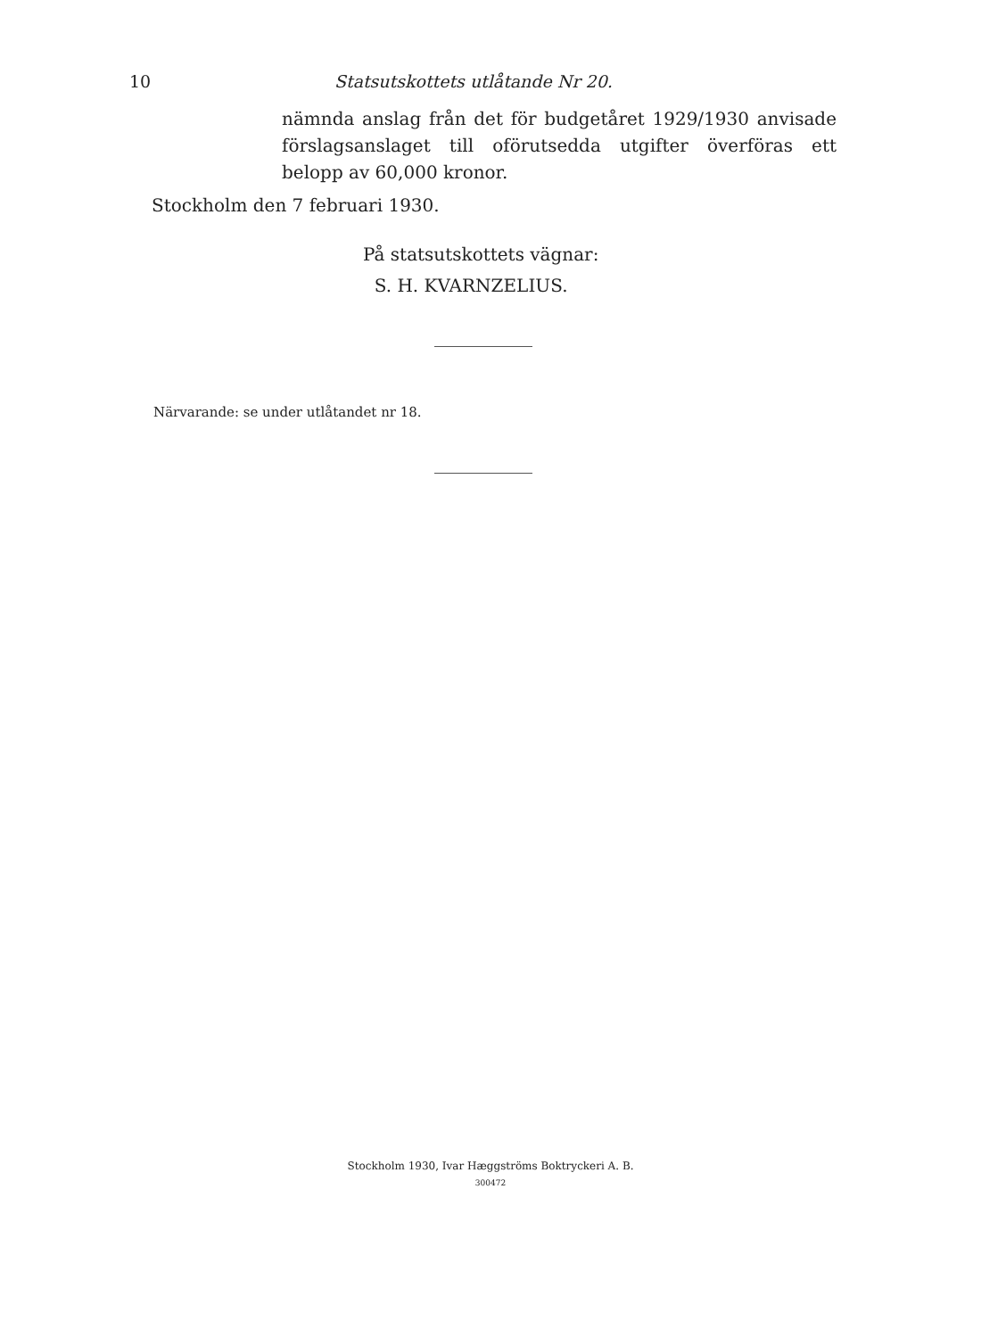10 Statsutskottets utlåtande Nr 20.
nämnda anslag från det för budgetåret 1929/1930 anvisade förslagsanslaget till oförutsedda utgifter överföras ett belopp av 60,000 kronor.
Stockholm den 7 februari 1930.
På statsutskottets vägnar:
S. H. KVARNZELIUS.
Närvarande: se under utlåtandet nr 18.
Stockholm 1930, Ivar Hæggströms Boktryckeri A. B.
300472